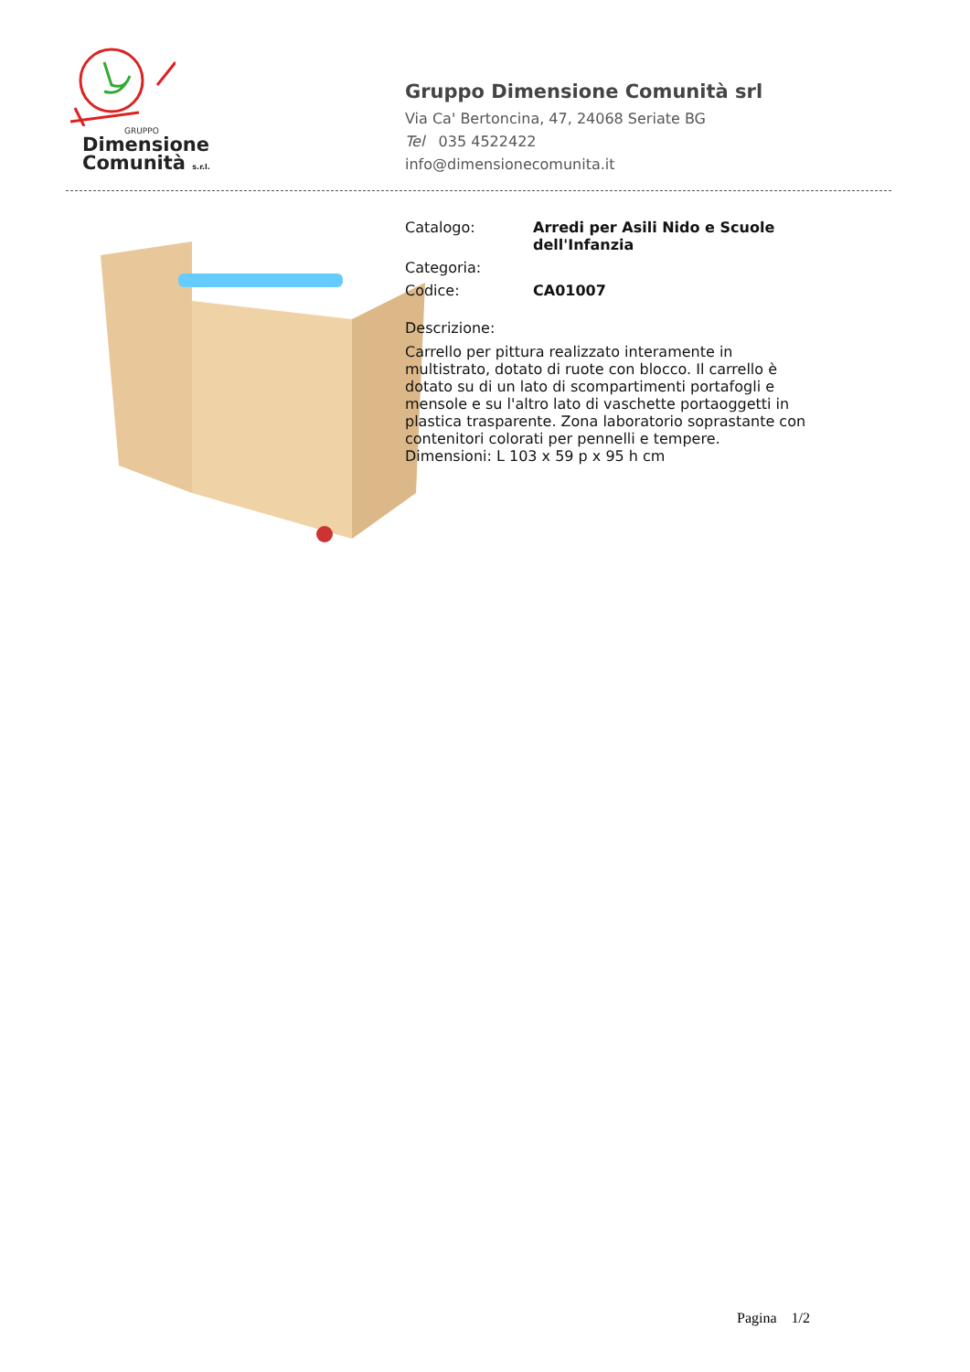GRUPPO
Dimensione
Comunità s.r.l.
Gruppo Dimensione Comunità srl
Via Ca' Bertoncina, 47, 24068 Seriate BG
Tel 035 4522422
info@dimensionecomunita.it
Catalogo: Arredi per Asili Nido e Scuole dell'Infanzia
Categoria:
Codice: CA01007
Descrizione:
Carrello per pittura realizzato interamente in multistrato, dotato di ruote con blocco. Il carrello è dotato su di un lato di scompartimenti portafogli e mensole e su l'altro lato di vaschette portaoggetti in plastica trasparente. Zona laboratorio soprastante con contenitori colorati per pennelli e tempere.
Dimensioni: L 103 x 59 p x 95 h cm
Pagina 1/2